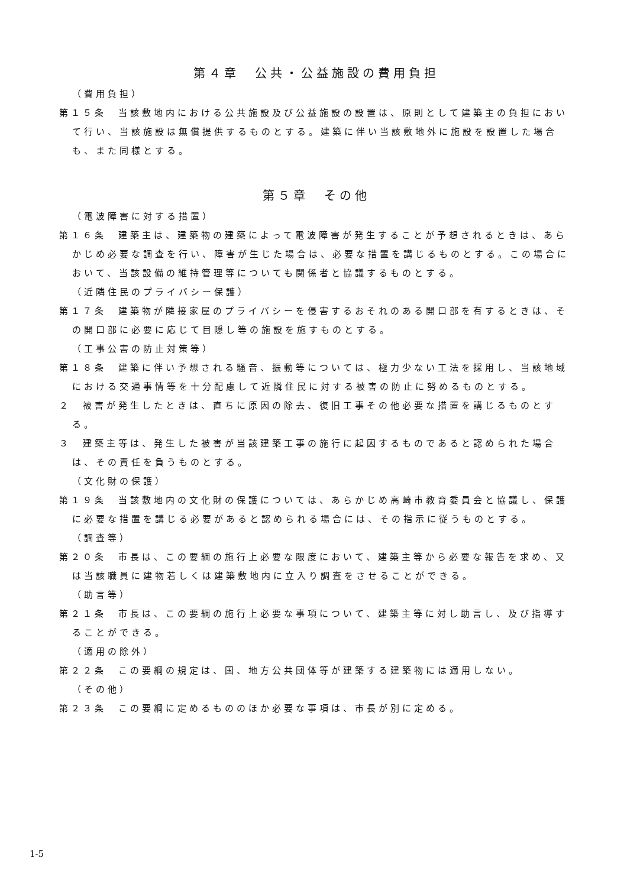第４章　公共・公益施設の費用負担
（費用負担）
第１５条　当該敷地内における公共施設及び公益施設の設置は、原則として建築主の負担において行い、当該施設は無償提供するものとする。建築に伴い当該敷地外に施設を設置した場合も、また同様とする。
第５章　その他
（電波障害に対する措置）
第１６条　建築主は、建築物の建築によって電波障害が発生することが予想されるときは、あらかじめ必要な調査を行い、障害が生じた場合は、必要な措置を講じるものとする。この場合において、当該設備の維持管理等についても関係者と協議するものとする。
（近隣住民のプライバシー保護）
第１７条　建築物が隣接家屋のプライバシーを侵害するおそれのある開口部を有するときは、その開口部に必要に応じて目隠し等の施設を施すものとする。
（工事公害の防止対策等）
第１８条　建築に伴い予想される騒音、振動等については、極力少ない工法を採用し、当該地域における交通事情等を十分配慮して近隣住民に対する被害の防止に努めるものとする。
２　被害が発生したときは、直ちに原因の除去、復旧工事その他必要な措置を講じるものとする。
３　建築主等は、発生した被害が当該建築工事の施行に起因するものであると認められた場合は、その責任を負うものとする。
（文化財の保護）
第１９条　当該敷地内の文化財の保護については、あらかじめ高崎市教育委員会と協議し、保護に必要な措置を講じる必要があると認められる場合には、その指示に従うものとする。
（調査等）
第２０条　市長は、この要綱の施行上必要な限度において、建築主等から必要な報告を求め、又は当該職員に建物若しくは建築敷地内に立入り調査をさせることができる。
（助言等）
第２１条　市長は、この要綱の施行上必要な事項について、建築主等に対し助言し、及び指導することができる。
（適用の除外）
第２２条　この要綱の規定は、国、地方公共団体等が建築する建築物には適用しない。
（その他）
第２３条　この要綱に定めるもののほか必要な事項は、市長が別に定める。
1-5